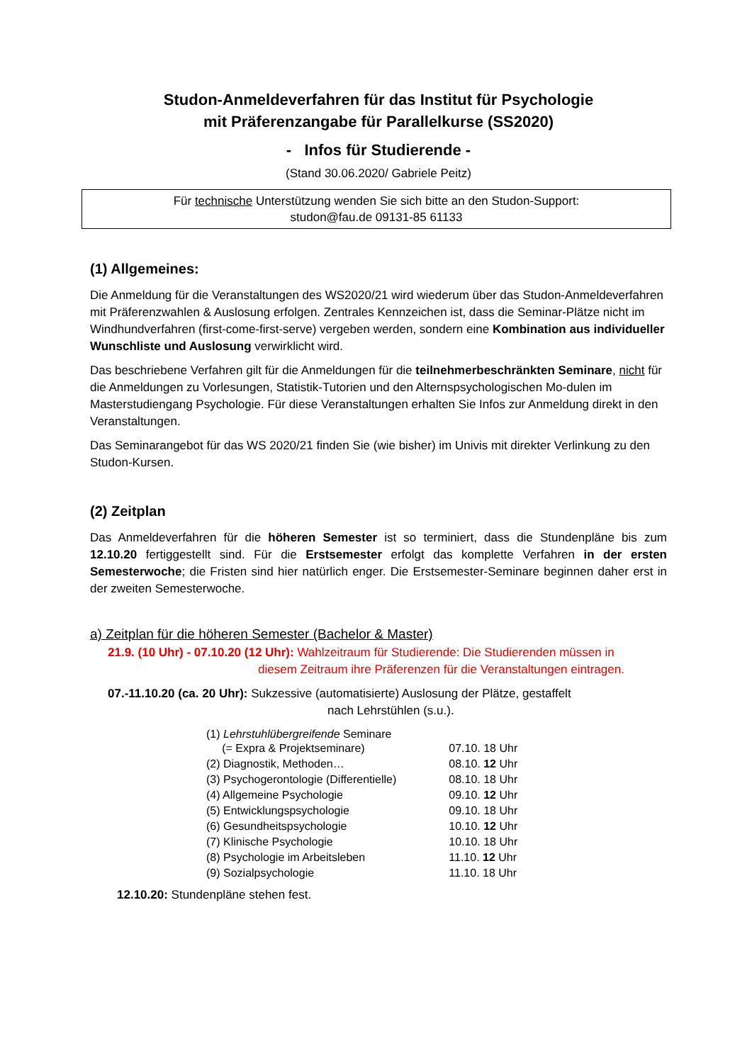Studon-Anmeldeverfahren für das Institut für Psychologie
mit Präferenzangabe für Parallelkurse (SS2020)
- Infos für Studierende -
(Stand 30.06.2020/ Gabriele Peitz)
Für technische Unterstützung wenden Sie sich bitte an den Studon-Support:
studon@fau.de 09131-85 61133
(1) Allgemeines:
Die Anmeldung für die Veranstaltungen des WS2020/21 wird wiederum über das Studon-Anmeldeverfahren mit Präferenzwahlen & Auslosung erfolgen. Zentrales Kennzeichen ist, dass die Seminar-Plätze nicht im Windhundverfahren (first-come-first-serve) vergeben werden, sondern eine Kombination aus individueller Wunschliste und Auslosung verwirklicht wird.
Das beschriebene Verfahren gilt für die Anmeldungen für die teilnehmerbeschränkten Seminare, nicht für die Anmeldungen zu Vorlesungen, Statistik-Tutorien und den Alternspsychologischen Mo-dulen im Masterstudiengang Psychologie. Für diese Veranstaltungen erhalten Sie Infos zur Anmeldung direkt in den Veranstaltungen.
Das Seminarangebot für das WS 2020/21 finden Sie (wie bisher) im Univis mit direkter Verlinkung zu den Studon-Kursen.
(2) Zeitplan
Das Anmeldeverfahren für die höheren Semester ist so terminiert, dass die Stundenpläne bis zum 12.10.20 fertiggestellt sind. Für die Erstsemester erfolgt das komplette Verfahren in der ersten Semesterwoche; die Fristen sind hier natürlich enger. Die Erstsemester-Seminare beginnen daher erst in der zweiten Semesterwoche.
a) Zeitplan für die höheren Semester (Bachelor & Master)
21.9. (10 Uhr) - 07.10.20 (12 Uhr): Wahlzeitraum für Studierende: Die Studierenden müssen in
diesem Zeitraum ihre Präferenzen für die Veranstaltungen eintragen.
07.-11.10.20 (ca. 20 Uhr): Sukzessive (automatisierte) Auslosung der Plätze, gestaffelt
nach Lehrstühlen (s.u.).
| (1) Lehrstuhlübergreifende Seminare (= Expra & Projektseminare) | 07.10. 18 Uhr |
| (2) Diagnostik, Methoden… | 08.10. 12 Uhr |
| (3) Psychogerontologie (Differentielle) | 08.10. 18 Uhr |
| (4) Allgemeine Psychologie | 09.10. 12 Uhr |
| (5) Entwicklungspsychologie | 09.10. 18 Uhr |
| (6) Gesundheitspsychologie | 10.10. 12 Uhr |
| (7) Klinische Psychologie | 10.10. 18 Uhr |
| (8) Psychologie im Arbeitsleben | 11.10. 12 Uhr |
| (9) Sozialpsychologie | 11.10. 18 Uhr |
12.10.20: Stundenpläne stehen fest.